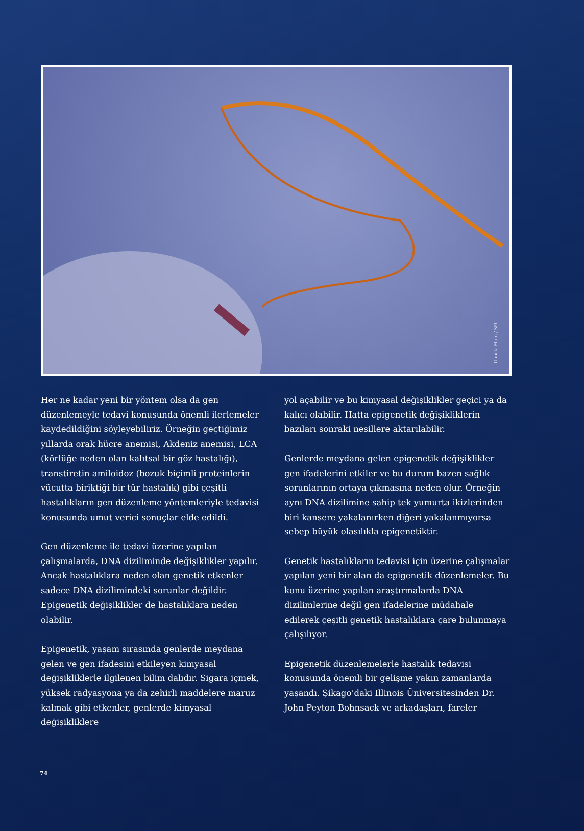Gunilla Elam / SPL
Her ne kadar yeni bir yöntem olsa da gen düzenlemeyle tedavi konusunda önemli ilerlemeler kaydedildiğini söyleyebiliriz. Örneğin geçtiğimiz yıllarda orak hücre anemisi, Akdeniz anemisi, LCA (körlüğe neden olan kalıtsal bir göz hastalığı), transtiretin amiloidoz (bozuk biçimli proteinlerin vücutta biriktiği bir tür hastalık) gibi çeşitli hastalıkların gen düzenleme yöntemleriyle tedavisi konusunda umut verici sonuçlar elde edildi.
Gen düzenleme ile tedavi üzerine yapılan çalışmalarda, DNA diziliminde değişiklikler yapılır. Ancak hastalıklara neden olan genetik etkenler sadece DNA dizilimindeki sorunlar değildir. Epigenetik değişiklikler de hastalıklara neden olabilir.
Epigenetik, yaşam sırasında genlerde meydana gelen ve gen ifadesini etkileyen kimyasal değişikliklerle ilgilenen bilim dalıdır. Sigara içmek, yüksek radyasyona ya da zehirli maddelere maruz kalmak gibi etkenler, genlerde kimyasal değişikliklere
yol açabilir ve bu kimyasal değişiklikler geçici ya da kalıcı olabilir. Hatta epigenetik değişikliklerin bazıları sonraki nesillere aktarılabilir.
Genlerde meydana gelen epigenetik değişiklikler gen ifadelerini etkiler ve bu durum bazen sağlık sorunlarının ortaya çıkmasına neden olur. Örneğin aynı DNA dizilimine sahip tek yumurta ikizlerinden biri kansere yakalanırken diğeri yakalanmıyorsa sebep büyük olasılıkla epigenetiktir.
Genetik hastalıkların tedavisi için üzerine çalışmalar yapılan yeni bir alan da epigenetik düzenlemeler. Bu konu üzerine yapılan araştırmalarda DNA dizilimlerine değil gen ifadelerine müdahale edilerek çeşitli genetik hastalıklara çare bulunmaya çalışılıyor.
Epigenetik düzenlemelerle hastalık tedavisi konusunda önemli bir gelişme yakın zamanlarda yaşandı. Şikago’daki Illinois Üniversitesinden Dr. John Peyton Bohnsack ve arkadaşları, fareler
74